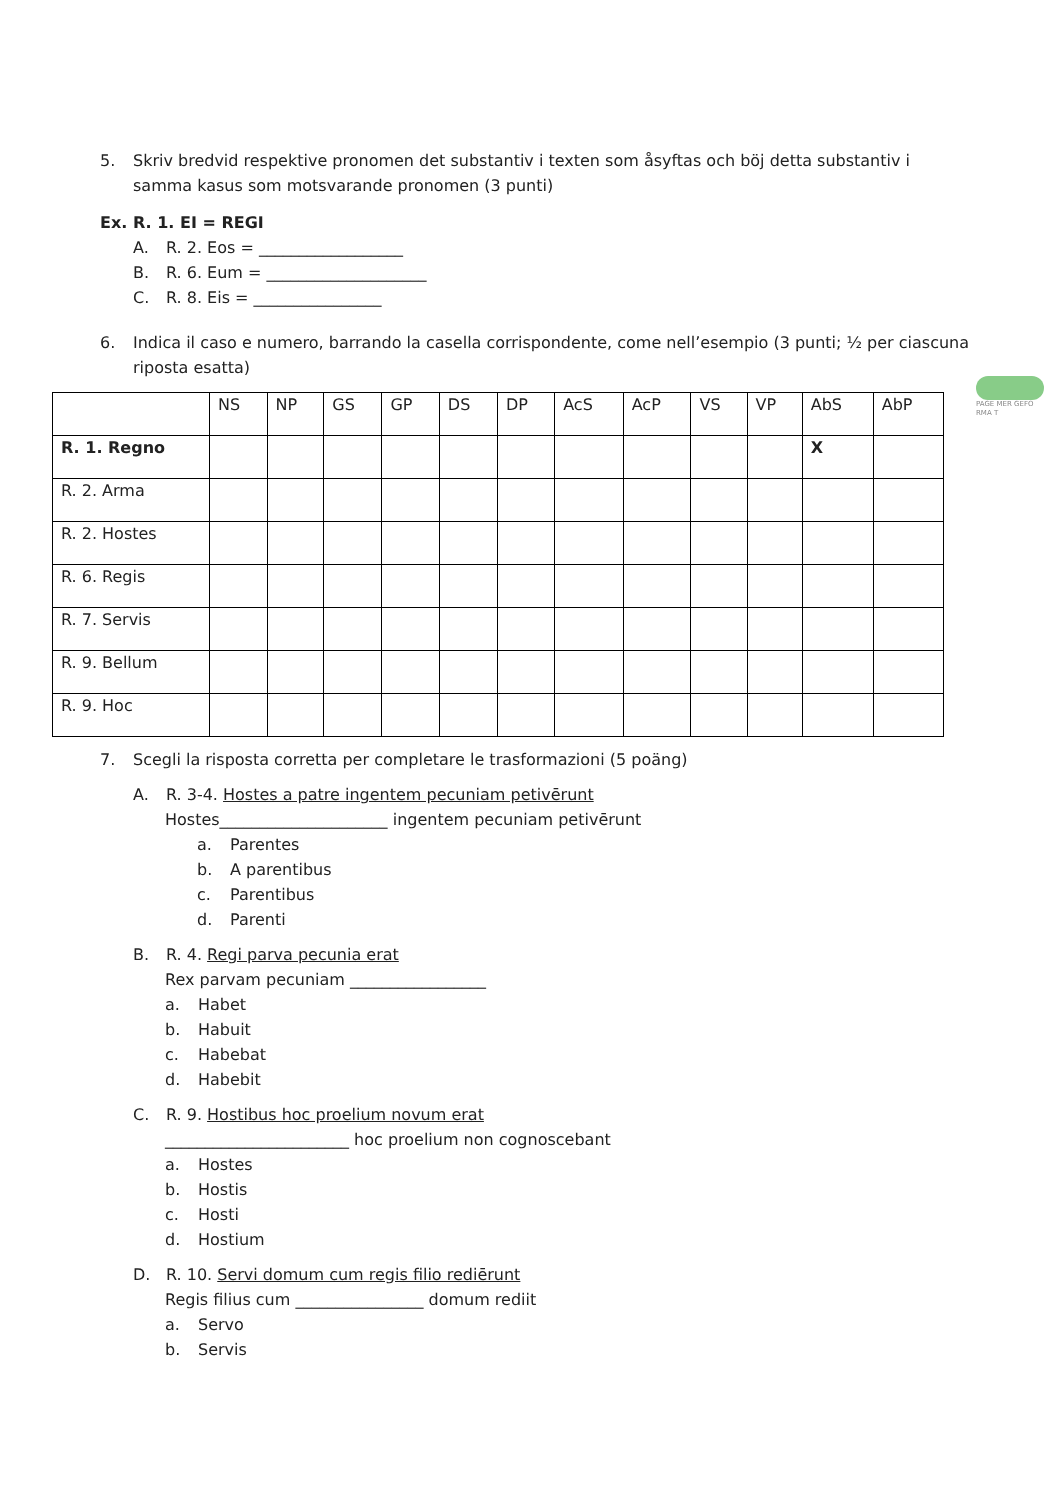PAGE MER GEFO RMA T
5. Skriv bredvid respektive pronomen det substantiv i texten som åsyftas och böj detta substantiv i samma kasus som motsvarande pronomen (3 punti)
Ex. R. 1. EI = REGI
A. R. 2. Eos = __________________
B. R. 6. Eum = ____________________
C. R. 8. Eis = ________________
6. Indica il caso e numero, barrando la casella corrispondente, come nell’esempio (3 punti; ½ per ciascuna riposta esatta)
| | NS | NP | GS | GP | DS | DP | AcS | AcP | VS | VP | AbS | AbP |
| R. 1. Regno | | | | | | | | | | | X | |
| R. 2. Arma | | | | | | | | | | | | |
| R. 2. Hostes | | | | | | | | | | | | |
| R. 6. Regis | | | | | | | | | | | | |
| R. 7. Servis | | | | | | | | | | | | |
| R. 9. Bellum | | | | | | | | | | | | |
| R. 9. Hoc | | | | | | | | | | | | |
7. Scegli la risposta corretta per completare le trasformazioni (5 poäng)
A. R. 3-4. Hostes a patre ingentem pecuniam petivērunt
Hostes_____________________ ingentem pecuniam petivērunt
a. Parentes
b. A parentibus
c. Parentibus
d. Parenti
B. R. 4. Regi parva pecunia erat
Rex parvam pecuniam _________________
a. Habet
b. Habuit
c. Habebat
d. Habebit
C. R. 9. Hostibus hoc proelium novum erat
_______________________ hoc proelium non cognoscebant
a. Hostes
b. Hostis
c. Hosti
d. Hostium
D. R. 10. Servi domum cum regis filio rediērunt
Regis filius cum ________________ domum rediit
a. Servo
b. Servis